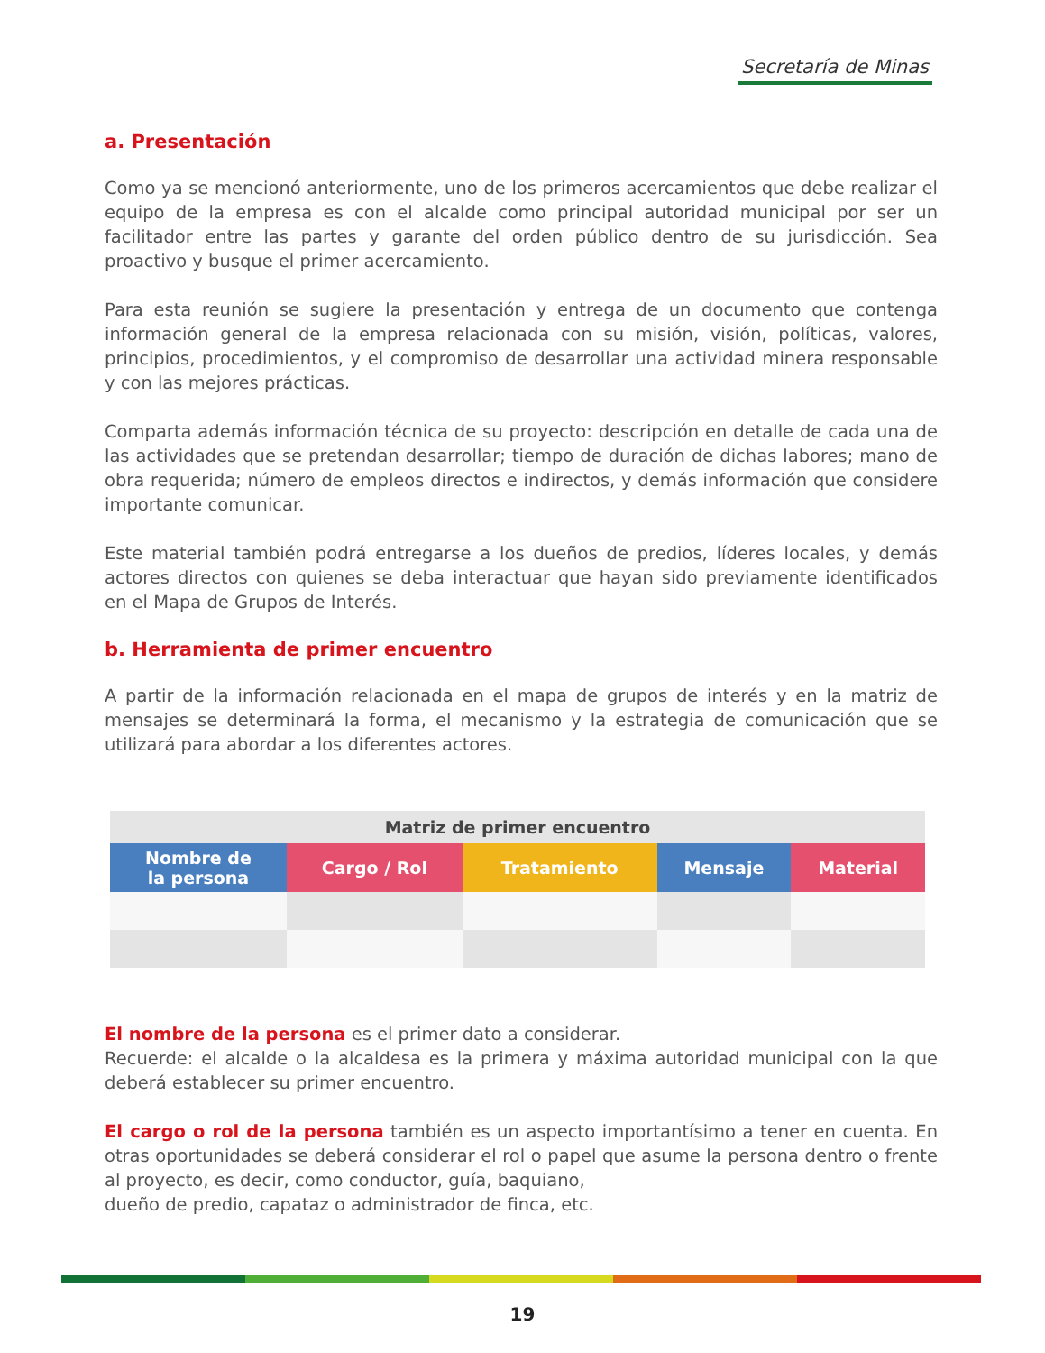Secretaría de Minas
a. Presentación
Como ya se mencionó anteriormente, uno de los primeros acercamientos que debe realizar el equipo de la empresa es con el alcalde como principal autoridad municipal por ser un facilitador entre las partes y garante del orden público dentro de su jurisdicción. Sea proactivo y busque el primer acercamiento.
Para esta reunión se sugiere la presentación y entrega de un documento que contenga información general de la empresa relacionada con su misión, visión, políticas, valores, principios, procedimientos, y el compromiso de desarrollar una actividad minera responsable y con las mejores prácticas.
Comparta además información técnica de su proyecto: descripción en detalle de cada una de las actividades que se pretendan desarrollar; tiempo de duración de dichas labores; mano de obra requerida; número de empleos directos e indirectos, y demás información que considere importante comunicar.
Este material también podrá entregarse a los dueños de predios, líderes locales, y demás actores directos con quienes se deba interactuar que hayan sido previamente identificados en el Mapa de Grupos de Interés.
b. Herramienta de primer encuentro
A partir de la información relacionada en el mapa de grupos de interés y en la matriz de mensajes se determinará la forma, el mecanismo y la estrategia de comunicación que se utilizará para abordar a los diferentes actores.
| Matriz de primer encuentro | | | | |
| --- | --- | --- | --- | --- |
| Nombre de la persona | Cargo / Rol | Tratamiento | Mensaje | Material |
El nombre de la persona es el primer dato a considerar.
Recuerde: el alcalde o la alcaldesa es la primera y máxima autoridad municipal con la que deberá establecer su primer encuentro.
El cargo o rol de la persona también es un aspecto importantísimo a tener en cuenta. En otras oportunidades se deberá considerar el rol o papel que asume la persona dentro o frente al proyecto, es decir, como conductor, guía, baquiano,
dueño de predio, capataz o administrador de finca, etc.
19